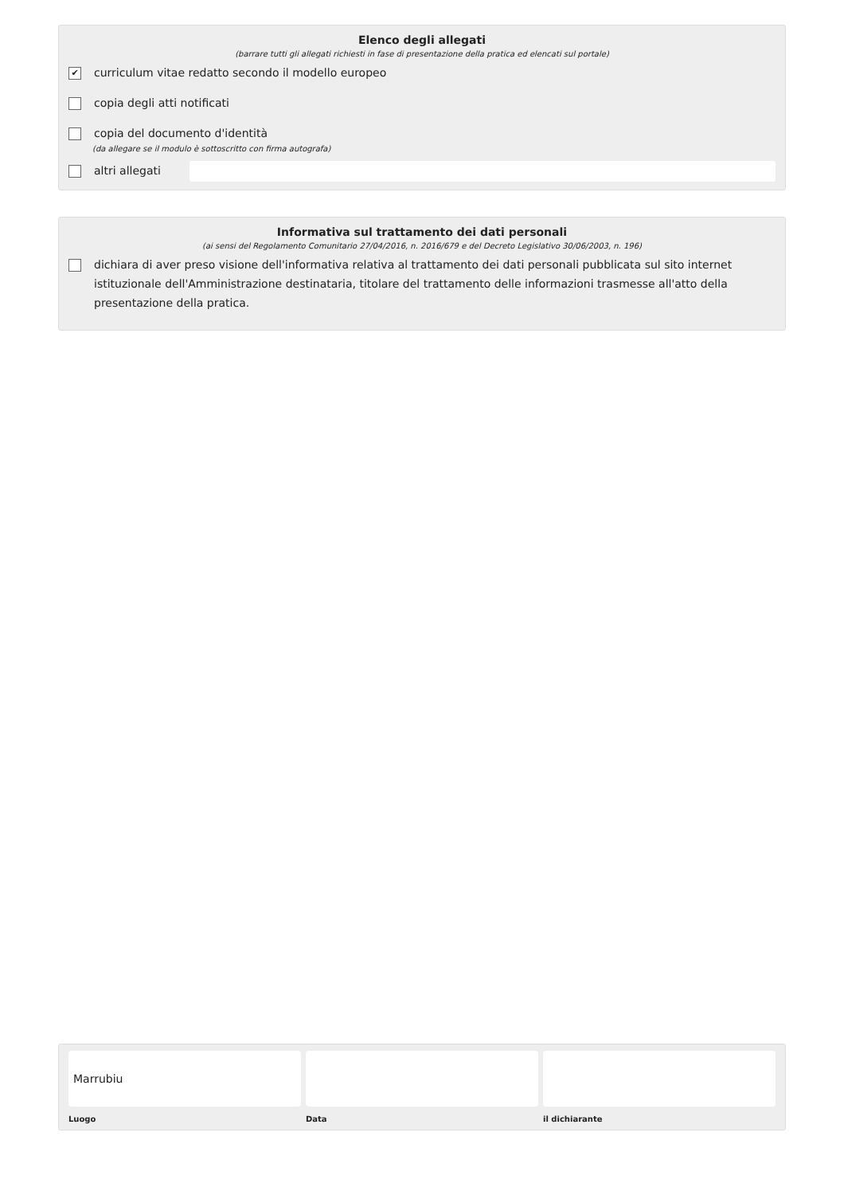Elenco degli allegati
(barrare tutti gli allegati richiesti in fase di presentazione della pratica ed elencati sul portale)
✔
curriculum vitae redatto secondo il modello europeo
copia degli atti notificati
copia del documento d'identità
(da allegare se il modulo è sottoscritto con firma autografa)
altri allegati
Informativa sul trattamento dei dati personali
(ai sensi del Regolamento Comunitario 27/04/2016, n. 2016/679 e del Decreto Legislativo 30/06/2003, n. 196)
dichiara di aver preso visione dell'informativa relativa al trattamento dei dati personali pubblicata sul sito internet istituzionale dell'Amministrazione destinataria, titolare del trattamento delle informazioni trasmesse all'atto della presentazione della pratica.
Marrubiu
Luogo
Data il dichiarante